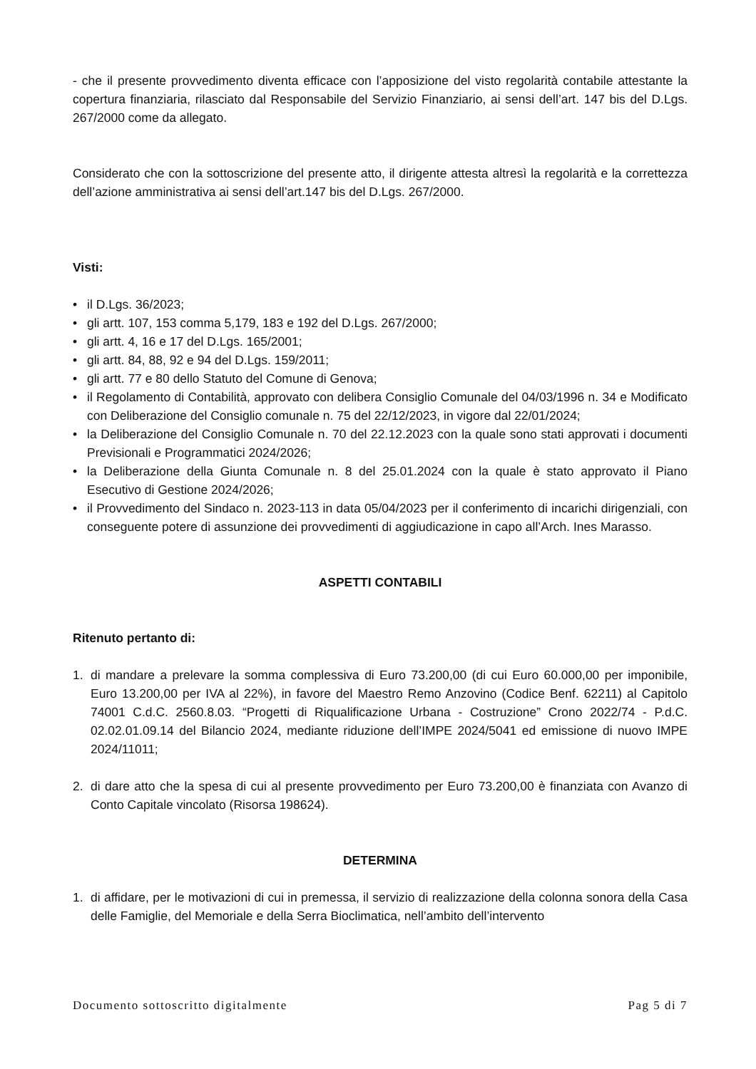- che il presente provvedimento diventa efficace con l’apposizione del visto regolarità contabile attestante la copertura finanziaria, rilasciato dal Responsabile del Servizio Finanziario, ai sensi dell’art. 147 bis del D.Lgs. 267/2000 come da allegato.
Considerato che con la sottoscrizione del presente atto, il dirigente attesta altresì la regolarità e la correttezza dell’azione amministrativa ai sensi dell’art.147 bis del D.Lgs. 267/2000.
Visti:
• il D.Lgs. 36/2023;
• gli artt. 107, 153 comma 5,179, 183 e 192 del D.Lgs. 267/2000;
• gli artt. 4, 16 e 17 del D.Lgs. 165/2001;
• gli artt. 84, 88, 92 e 94 del D.Lgs. 159/2011;
• gli artt. 77 e 80 dello Statuto del Comune di Genova;
• il Regolamento di Contabilità, approvato con delibera Consiglio Comunale del 04/03/1996 n. 34 e Modificato con Deliberazione del Consiglio comunale n. 75 del 22/12/2023, in vigore dal 22/01/2024;
• la Deliberazione del Consiglio Comunale n. 70 del 22.12.2023 con la quale sono stati approvati i documenti Previsionali e Programmatici 2024/2026;
• la Deliberazione della Giunta Comunale n. 8 del 25.01.2024 con la quale è stato approvato il Piano Esecutivo di Gestione 2024/2026;
• il Provvedimento del Sindaco n. 2023-113 in data 05/04/2023 per il conferimento di incarichi dirigenziali, con conseguente potere di assunzione dei provvedimenti di aggiudicazione in capo all’Arch. Ines Marasso.
ASPETTI CONTABILI
Ritenuto pertanto di:
1. di mandare a prelevare la somma complessiva di Euro 73.200,00 (di cui Euro 60.000,00 per imponibile, Euro 13.200,00 per IVA al 22%), in favore del Maestro Remo Anzovino (Codice Benf. 62211) al Capitolo 74001 C.d.C. 2560.8.03. “Progetti di Riqualificazione Urbana - Costruzione” Crono 2022/74 - P.d.C. 02.02.01.09.14 del Bilancio 2024, mediante riduzione dell’IMPE 2024/5041 ed emissione di nuovo IMPE 2024/11011;
2. di dare atto che la spesa di cui al presente provvedimento per Euro 73.200,00 è finanziata con Avanzo di Conto Capitale vincolato (Risorsa 198624).
DETERMINA
1. di affidare, per le motivazioni di cui in premessa, il servizio di realizzazione della colonna sonora della Casa delle Famiglie, del Memoriale e della Serra Bioclimatica, nell’ambito dell’intervento
Documento sottoscritto digitalmente Pag 5 di 7